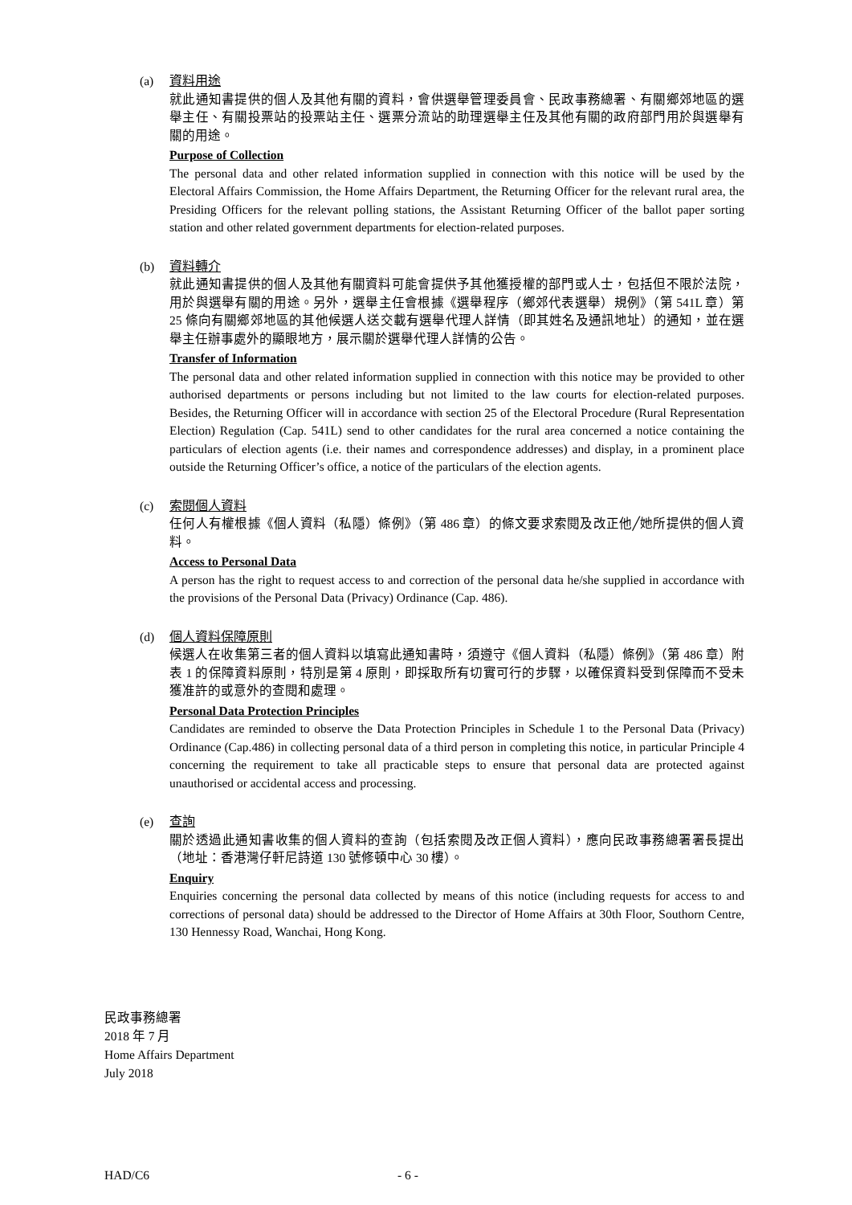(a) 資料用途
就此通知書提供的個人及其他有關的資料，會供選舉管理委員會、民政事務總署、有關鄉郊地區的選舉主任、有關投票站的投票站主任、選票分流站的助理選舉主任及其他有關的政府部門用於與選舉有關的用途。
Purpose of Collection
The personal data and other related information supplied in connection with this notice will be used by the Electoral Affairs Commission, the Home Affairs Department, the Returning Officer for the relevant rural area, the Presiding Officers for the relevant polling stations, the Assistant Returning Officer of the ballot paper sorting station and other related government departments for election-related purposes.
(b) 資料轉介
就此通知書提供的個人及其他有關資料可能會提供予其他獲授權的部門或人士，包括但不限於法院，用於與選舉有關的用途。另外，選舉主任會根據《選舉程序（鄉郊代表選舉）規例》（第 541L 章）第 25 條向有關鄉郊地區的其他候選人送交載有選舉代理人詳情（即其姓名及通訊地址）的通知，並在選舉主任辦事處外的顯眼地方，展示關於選舉代理人詳情的公告。
Transfer of Information
The personal data and other related information supplied in connection with this notice may be provided to other authorised departments or persons including but not limited to the law courts for election-related purposes. Besides, the Returning Officer will in accordance with section 25 of the Electoral Procedure (Rural Representation Election) Regulation (Cap. 541L) send to other candidates for the rural area concerned a notice containing the particulars of election agents (i.e. their names and correspondence addresses) and display, in a prominent place outside the Returning Officer’s office, a notice of the particulars of the election agents.
(c) 索閱個人資料
任何人有權根據《個人資料（私隱）條例》（第 486 章）的條文要求索閱及改正他╱她所提供的個人資料。
Access to Personal Data
A person has the right to request access to and correction of the personal data he/she supplied in accordance with the provisions of the Personal Data (Privacy) Ordinance (Cap. 486).
(d) 個人資料保障原則
候選人在收集第三者的個人資料以填寫此通知書時，須遵守《個人資料（私隱）條例》（第 486 章）附表 1 的保障資料原則，特別是第 4 原則，即採取所有切實可行的步驟，以確保資料受到保障而不受未獲准許的或意外的查閱和處理。
Personal Data Protection Principles
Candidates are reminded to observe the Data Protection Principles in Schedule 1 to the Personal Data (Privacy) Ordinance (Cap.486) in collecting personal data of a third person in completing this notice, in particular Principle 4 concerning the requirement to take all practicable steps to ensure that personal data are protected against unauthorised or accidental access and processing.
(e) 查詢
關於透過此通知書收集的個人資料的查詢（包括索閱及改正個人資料），應向民政事務總署署長提出（地址：香港灣仔軒尼詩道 130 號修頓中心 30 樓）。
Enquiry
Enquiries concerning the personal data collected by means of this notice (including requests for access to and corrections of personal data) should be addressed to the Director of Home Affairs at 30th Floor, Southorn Centre, 130 Hennessy Road, Wanchai, Hong Kong.
民政事務總署
2018 年 7 月
Home Affairs Department
July 2018
HAD/C6 - 6 -